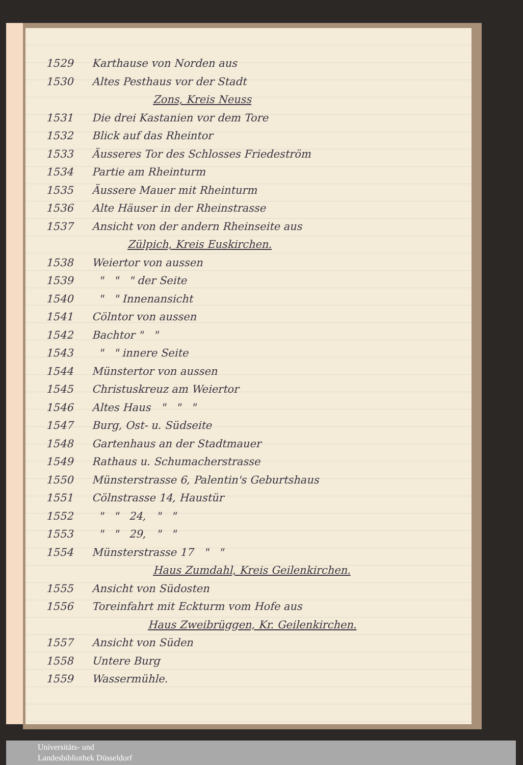1529 Karthause von Norden aus
1530 Altes Pesthaus vor der Stadt
Zons, Kreis Neuss
1531 Die drei Kastanien vor dem Tore
1532 Blick auf das Rheintor
1533 Äusseres Tor des Schlosses Friedeström
1534 Partie am Rheinturm
1535 Äussere Mauer mit Rheinturm
1536 Alte Häuser in der Rheinstrasse
1537 Ansicht von der andern Rheinseite aus
Zülpich, Kreis Euskirchen.
1538 Weiertor von aussen
1539 " " " der Seite
1540 " " Innenansicht
1541 Cölntor von aussen
1542 Bachtor " "
1543 " " innere Seite
1544 Münstertor von aussen
1545 Christuskreuz am Weiertor
1546 Altes Haus " " "
1547 Burg, Ost- u. Südseite
1548 Gartenhaus an der Stadtmauer
1549 Rathaus u. Schumacherstrasse
1550 Münsterstrasse 6, Palentin's Geburtshaus
1551 Cölnstrasse 14, Haustür
1552 " " 24, " "
1553 " " 29, " "
1554 Münsterstrasse 17 " "
Haus Zumdahl, Kreis Geilenkirchen.
1555 Ansicht von Südosten
1556 Toreinfahrt mit Eckturm vom Hofe aus
Haus Zweibrüggen, Kr. Geilenkirchen.
1557 Ansicht von Süden
1558 Untere Burg
1559 Wassermühle.
Universitäts- und
Landesbibliothek Düsseldorf